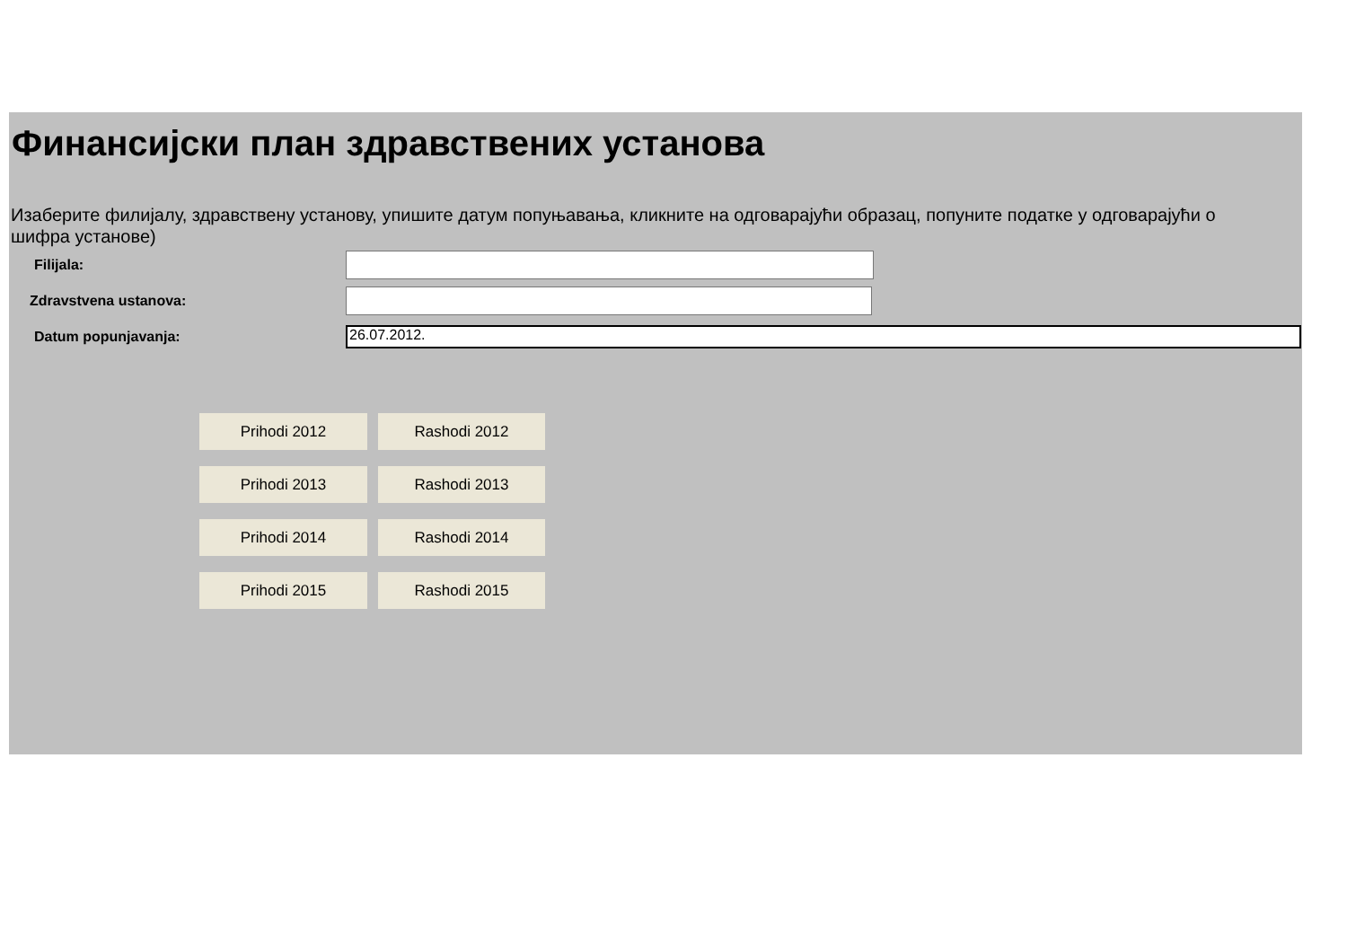Финансијски план здравствених установа
Изаберите филијалу, здравствену установу, упишите датум попуњавања, кликните на одговарајући образац, попуните податке у одговарајући о
шифра установе)
Filijala:
Zdravstvena ustanova:
Datum popunjavanja:
26.07.2012.
Prihodi 2012
Rashodi 2012
Prihodi 2013
Rashodi 2013
Prihodi 2014
Rashodi 2014
Prihodi 2015
Rashodi 2015